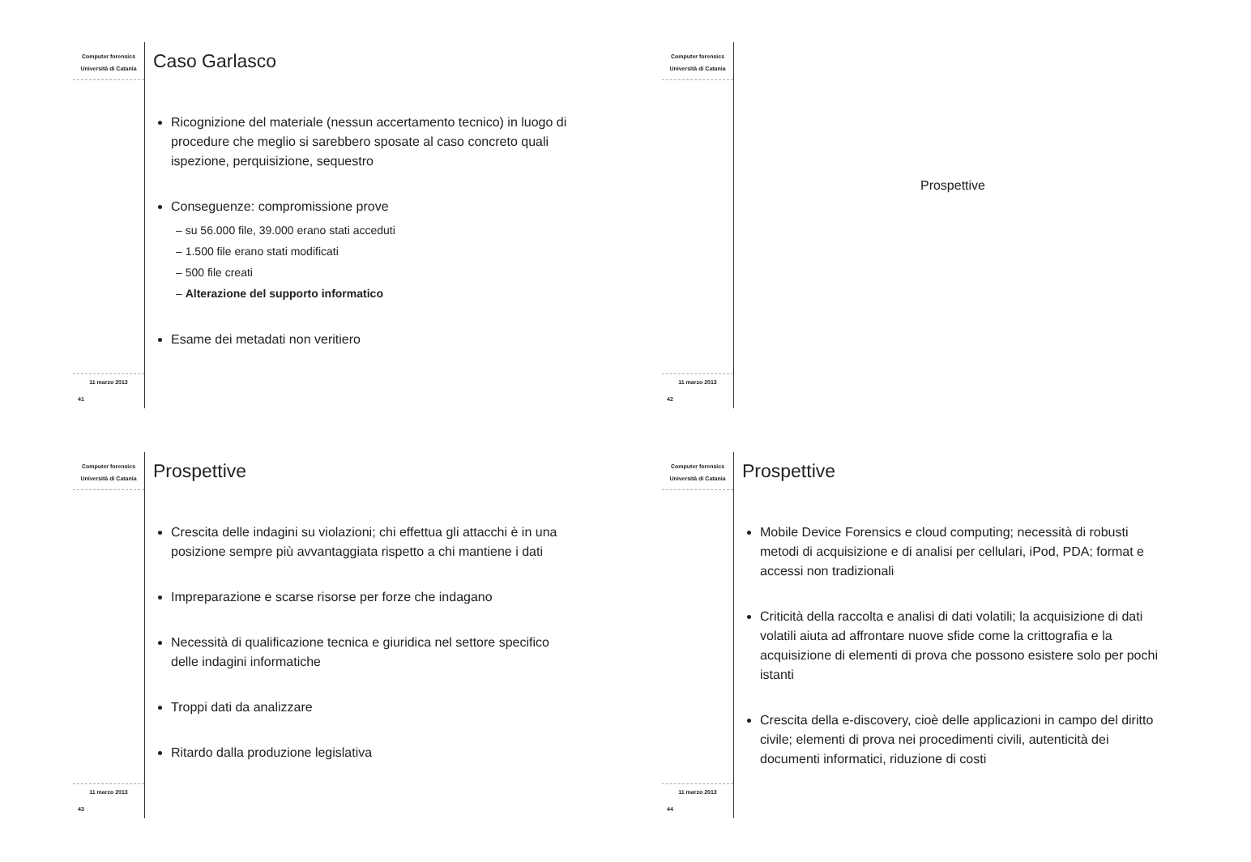Computer forensics
Università di Catania
11 marzo 2013
41
Caso Garlasco
Ricognizione del materiale (nessun accertamento tecnico) in luogo di procedure che meglio si sarebbero sposate al caso concreto quali ispezione, perquisizione, sequestro
Conseguenze: compromissione prove
– su 56.000 file, 39.000 erano stati acceduti
– 1.500 file erano stati modificati
– 500 file creati
– Alterazione del supporto informatico
Esame dei metadati non veritiero
Computer forensics
Università di Catania
11 marzo 2013
42
Prospettive
Computer forensics
Università di Catania
11 marzo 2013
43
Prospettive
Crescita delle indagini su violazioni; chi effettua gli attacchi è in una posizione sempre più avvantaggiata rispetto a chi mantiene i dati
Impreparazione e scarse risorse per forze che indagano
Necessità di qualificazione tecnica e giuridica nel settore specifico delle indagini informatiche
Troppi dati da analizzare
Ritardo dalla produzione legislativa
Computer forensics
Università di Catania
11 marzo 2013
44
Prospettive
Mobile Device Forensics e cloud computing; necessità di robusti metodi di acquisizione e di analisi per cellulari, iPod, PDA; format e accessi non tradizionali
Criticità della raccolta e analisi di dati volatili; la acquisizione di dati volatili aiuta ad affrontare nuove sfide come la crittografia e la acquisizione di elementi di prova che possono esistere solo per pochi istanti
Crescita della e-discovery, cioè delle applicazioni in campo del diritto civile; elementi di prova nei procedimenti civili, autenticità dei documenti informatici, riduzione di costi